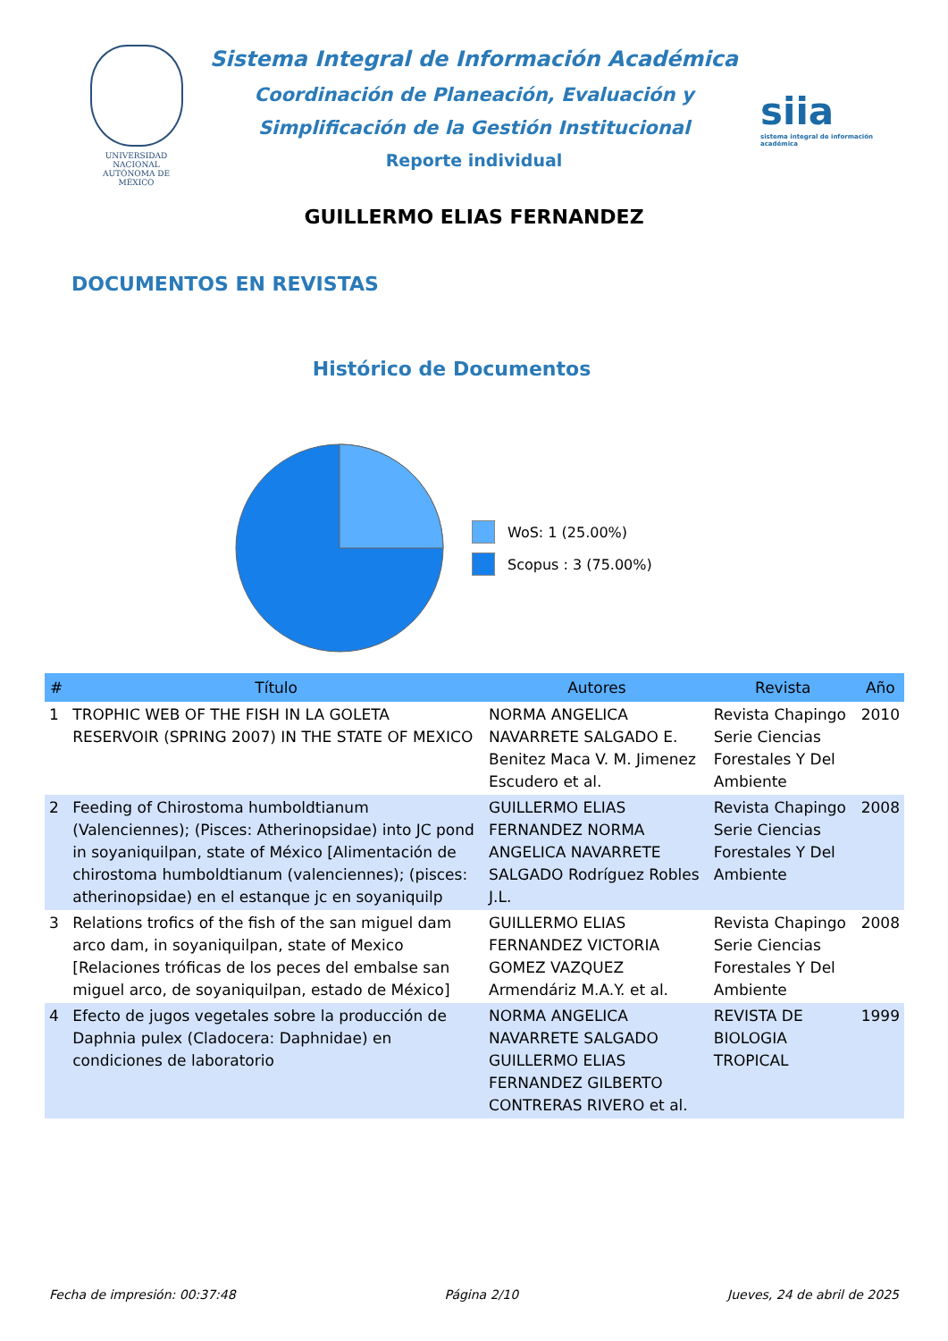UNIVERSIDAD NACIONAL
AUTÓNOMA DE
MÉXICO
Sistema Integral de Información Académica
Coordinación de Planeación, Evaluación y
Simplificación de la Gestión Institucional
Reporte individual
siia
sistema integral de información académica
GUILLERMO ELIAS FERNANDEZ
DOCUMENTOS EN REVISTAS
Histórico de Documentos
WoS: 1 (25.00%)
Scopus : 3 (75.00%)
| # | Título | Autores | Revista | Año |
| --- | --- | --- | --- | --- |
| 1 | TROPHIC WEB OF THE FISH IN LA GOLETA RESERVOIR (SPRING 2007) IN THE STATE OF MEXICO | NORMA ANGELICA NAVARRETE SALGADO E. Benitez Maca V. M. Jimenez Escudero et al. | Revista Chapingo Serie Ciencias Forestales Y Del Ambiente | 2010 |
| 2 | Feeding of Chirostoma humboldtianum (Valenciennes); (Pisces: Atherinopsidae) into JC pond in soyaniquilpan, state of México [Alimentación de chirostoma humboldtianum (valenciennes); (pisces: atherinopsidae) en el estanque jc en soyaniquilp | GUILLERMO ELIAS FERNANDEZ NORMA ANGELICA NAVARRETE SALGADO Rodríguez Robles J.L. | Revista Chapingo Serie Ciencias Forestales Y Del Ambiente | 2008 |
| 3 | Relations trofics of the fish of the san miguel dam arco dam, in soyaniquilpan, state of Mexico [Relaciones tróficas de los peces del embalse san miguel arco, de soyaniquilpan, estado de México] | GUILLERMO ELIAS FERNANDEZ VICTORIA GOMEZ VAZQUEZ Armendáriz M.A.Y. et al. | Revista Chapingo Serie Ciencias Forestales Y Del Ambiente | 2008 |
| 4 | Efecto de jugos vegetales sobre la producción de Daphnia pulex (Cladocera: Daphnidae) en condiciones de laboratorio | NORMA ANGELICA NAVARRETE SALGADO GUILLERMO ELIAS FERNANDEZ GILBERTO CONTRERAS RIVERO et al. | REVISTA DE BIOLOGIA TROPICAL | 1999 |
Fecha de impresión: 00:37:48 Página 2/10 Jueves, 24 de abril de 2025